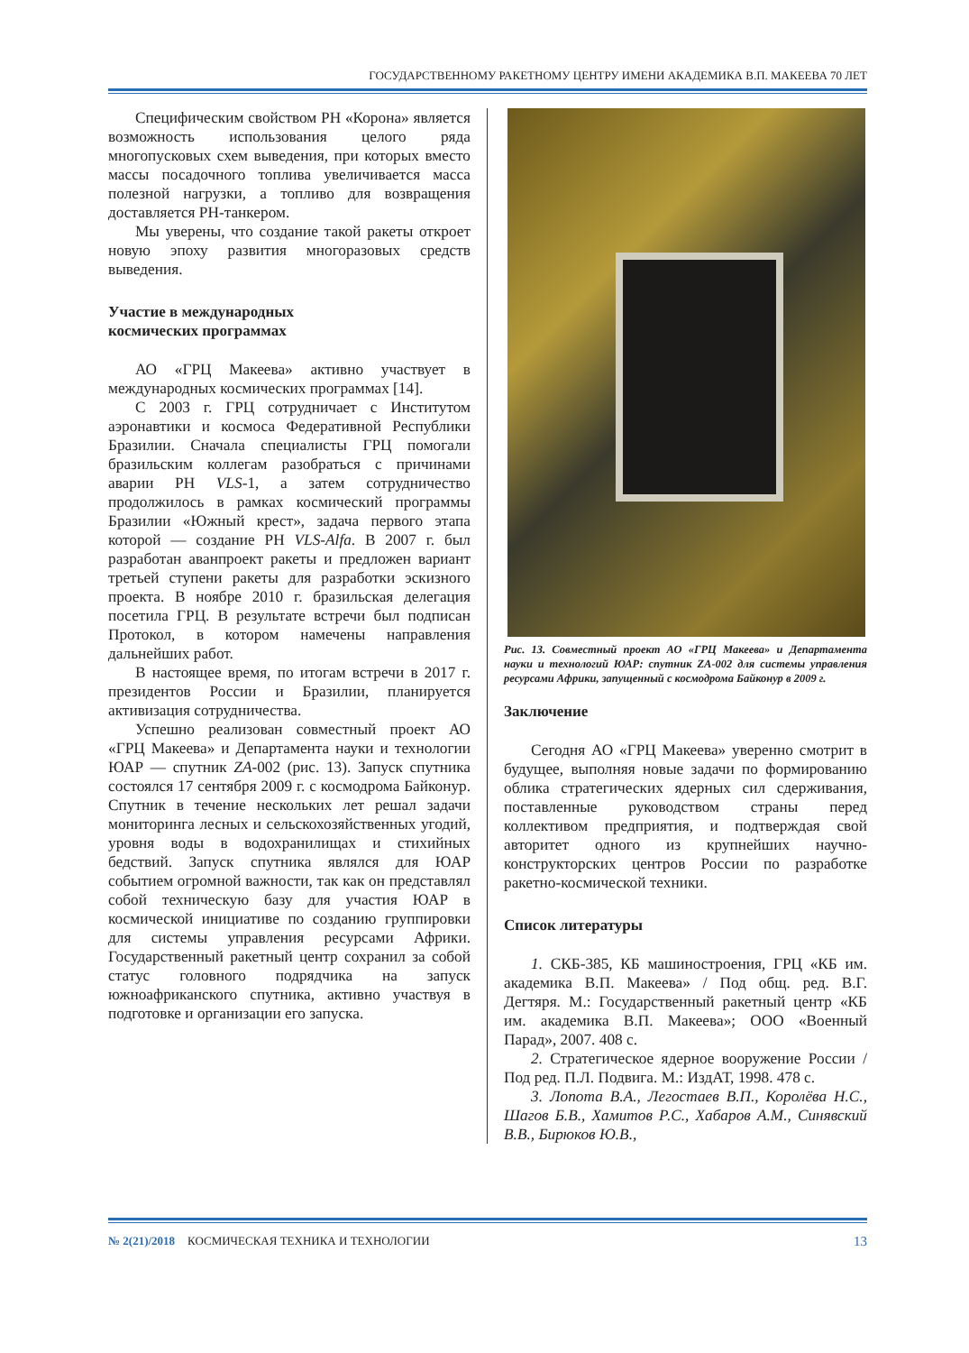ГОСУДАРСТВЕННОМУ РАКЕТНОМУ ЦЕНТРУ ИМЕНИ АКАДЕМИКА В.П. МАКЕЕВА 70 ЛЕТ
Специфическим свойством РН «Корона» является возможность использования целого ряда многопусковых схем выведения, при которых вместо массы посадочного топлива увеличивается масса полезной нагрузки, а топливо для возвращения доставляется РН-танкером.
Мы уверены, что создание такой ракеты откроет новую эпоху развития многоразовых средств выведения.
Участие в международных
космических программах
АО «ГРЦ Макеева» активно участвует в международных космических программах [14].
С 2003 г. ГРЦ сотрудничает с Институтом аэронавтики и космоса Федеративной Республики Бразилии. Сначала специалисты ГРЦ помогали бразильским коллегам разобраться с причинами аварии РН VLS-1, а затем сотрудничество продолжилось в рамках космический программы Бразилии «Южный крест», задача первого этапа которой — создание РН VLS-Alfa. В 2007 г. был разработан аванпроект ракеты и предложен вариант третьей ступени ракеты для разработки эскизного проекта. В ноябре 2010 г. бразильская делегация посетила ГРЦ. В результате встречи был подписан Протокол, в котором намечены направления дальнейших работ.
В настоящее время, по итогам встречи в 2017 г. президентов России и Бразилии, планируется активизация сотрудничества.
Успешно реализован совместный проект АО «ГРЦ Макеева» и Департамента науки и технологии ЮАР — спутник ZA-002 (рис. 13). Запуск спутника состоялся 17 сентября 2009 г. с космодрома Байконур. Спутник в течение нескольких лет решал задачи мониторинга лесных и сельскохозяйственных угодий, уровня воды в водохранилищах и стихийных бедствий. Запуск спутника являлся для ЮАР событием огромной важности, так как он представлял собой техническую базу для участия ЮАР в космической инициативе по созданию группировки для системы управления ресурсами Африки. Государственный ракетный центр сохранил за собой статус головного подрядчика на запуск южноафриканского спутника, активно участвуя в подготовке и организации его запуска.
Рис. 13. Совместный проект АО «ГРЦ Макеева» и Департамента науки и технологий ЮАР: спутник ZA-002 для системы управления ресурсами Африки, запущенный с космодрома Байконур в 2009 г.
Заключение
Сегодня АО «ГРЦ Макеева» уверенно смотрит в будущее, выполняя новые задачи по формированию облика стратегических ядерных сил сдерживания, поставленные руководством страны перед коллективом предприятия, и подтверждая свой авторитет одного из крупнейших научно-конструкторских центров России по разработке ракетно-космической техники.
Список литературы
1. СКБ-385, КБ машиностроения, ГРЦ «КБ им. академика В.П. Макеева» / Под общ. ред. В.Г. Дегтяря. М.: Государственный ракетный центр «КБ им. академика В.П. Макеева»; ООО «Военный Парад», 2007. 408 с.
2. Стратегическое ядерное вооружение России / Под ред. П.Л. Подвига. М.: ИздАТ, 1998. 478 с.
3. Лопота В.А., Легостаев В.П., Королёва Н.С., Шагов Б.В., Хамитов Р.С., Хабаров А.М., Синявский В.В., Бирюков Ю.В.,
№ 2(21)/2018 КОСМИЧЕСКАЯ ТЕХНИКА И ТЕХНОЛОГИИ 13